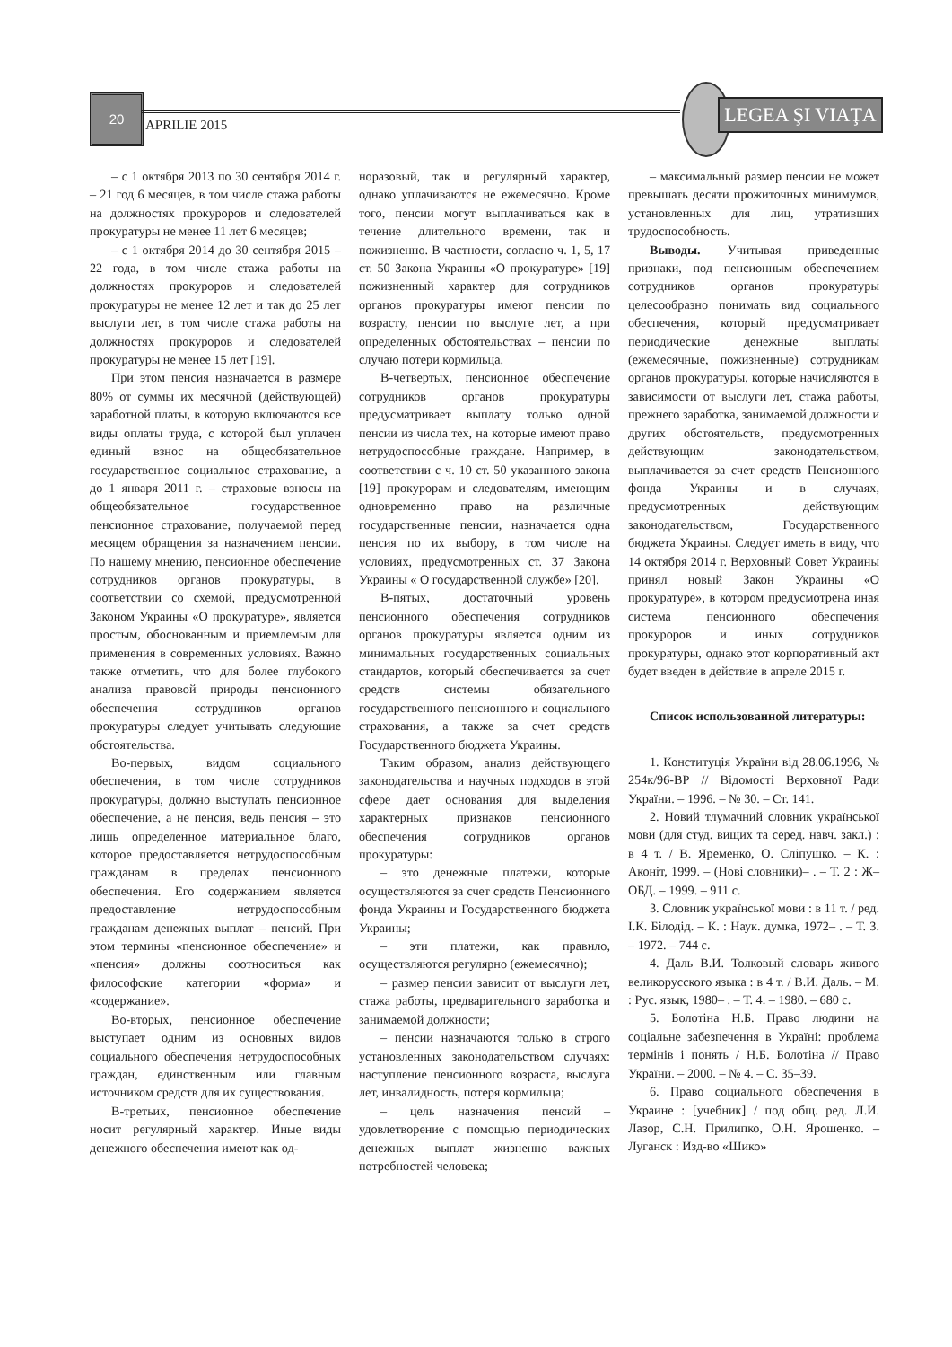20
APRILIE 2015
LEGEA ŞI VIAŢA
– с 1 октября 2013 по 30 сентября 2014 г. – 21 год 6 месяцев, в том числе стажа работы на должностях прокуроров и следователей прокуратуры не менее 11 лет 6 месяцев;
– с 1 октября 2014 до 30 сентября 2015 – 22 года, в том числе стажа работы на должностях прокуроров и следователей прокуратуры не менее 12 лет и так до 25 лет выслуги лет, в том числе стажа работы на должностях прокуроров и следователей прокуратуры не менее 15 лет [19].
При этом пенсия назначается в размере 80% от суммы их месячной (действующей) заработной платы, в которую включаются все виды оплаты труда, с которой был уплачен единый взнос на общеобязательное государственное социальное страхование, а до 1 января 2011 г. – страховые взносы на общеобязательное государственное пенсионное страхование, получаемой перед месяцем обращения за назначением пенсии. По нашему мнению, пенсионное обеспечение сотрудников органов прокуратуры, в соответствии со схемой, предусмотренной Законом Украины «О прокуратуре», является простым, обоснованным и приемлемым для применения в современных условиях. Важно также отметить, что для более глубокого анализа правовой природы пенсионного обеспечения сотрудников органов прокуратуры следует учитывать следующие обстоятельства.
Во-первых, видом социального обеспечения, в том числе сотрудников прокуратуры, должно выступать пенсионное обеспечение, а не пенсия, ведь пенсия – это лишь определенное материальное благо, которое предоставляется нетрудоспособным гражданам в пределах пенсионного обеспечения. Его содержанием является предоставление нетрудоспособным гражданам денежных выплат – пенсий. При этом термины «пенсионное обеспечение» и «пенсия» должны соотноситься как философские категории «форма» и «содержание».
Во-вторых, пенсионное обеспечение выступает одним из основных видов социального обеспечения нетрудоспособных граждан, единственным или главным источником средств для их существования.
В-третьих, пенсионное обеспечение носит регулярный характер. Иные виды денежного обеспечения имеют как од-
норазовый, так и регулярный характер, однако уплачиваются не ежемесячно. Кроме того, пенсии могут выплачиваться как в течение длительного времени, так и пожизненно. В частности, согласно ч. 1, 5, 17 ст. 50 Закона Украины «О прокуратуре» [19] пожизненный характер для сотрудников органов прокуратуры имеют пенсии по возрасту, пенсии по выслуге лет, а при определенных обстоятельствах – пенсии по случаю потери кормильца.
В-четвертых, пенсионное обеспечение сотрудников органов прокуратуры предусматривает выплату только одной пенсии из числа тех, на которые имеют право нетрудоспособные граждане. Например, в соответствии с ч. 10 ст. 50 указанного закона [19] прокурорам и следователям, имеющим одновременно право на различные государственные пенсии, назначается одна пенсия по их выбору, в том числе на условиях, предусмотренных ст. 37 Закона Украины « О государственной службе» [20].
В-пятых, достаточный уровень пенсионного обеспечения сотрудников органов прокуратуры является одним из минимальных государственных социальных стандартов, который обеспечивается за счет средств системы обязательного государственного пенсионного и социального страхования, а также за счет средств Государственного бюджета Украины.
Таким образом, анализ действующего законодательства и научных подходов в этой сфере дает основания для выделения характерных признаков пенсионного обеспечения сотрудников органов прокуратуры:
– это денежные платежи, которые осуществляются за счет средств Пенсионного фонда Украины и Государственного бюджета Украины;
– эти платежи, как правило, осуществляются регулярно (ежемесячно);
– размер пенсии зависит от выслуги лет, стажа работы, предварительного заработка и занимаемой должности;
– пенсии назначаются только в строго установленных законодательством случаях: наступление пенсионного возраста, выслуга лет, инвалидность, потеря кормильца;
– цель назначения пенсий – удовлетворение с помощью периодических денежных выплат жизненно важных потребностей человека;
– максимальный размер пенсии не может превышать десяти прожиточных минимумов, установленных для лиц, утративших трудоспособность.
Выводы. Учитывая приведенные признаки, под пенсионным обеспечением сотрудников органов прокуратуры целесообразно понимать вид социального обеспечения, который предусматривает периодические денежные выплаты (ежемесячные, пожизненные) сотрудникам органов прокуратуры, которые начисляются в зависимости от выслуги лет, стажа работы, прежнего заработка, занимаемой должности и других обстоятельств, предусмотренных действующим законодательством, выплачивается за счет средств Пенсионного фонда Украины и в случаях, предусмотренных действующим законодательством, Государственного бюджета Украины. Следует иметь в виду, что 14 октября 2014 г. Верховный Совет Украины принял новый Закон Украины «О прокуратуре», в котором предусмотрена иная система пенсионного обеспечения прокуроров и иных сотрудников прокуратуры, однако этот корпоративный акт будет введен в действие в апреле 2015 г.
Список использованной литературы:
1. Конституція України від 28.06.1996, № 254к/96-ВР // Відомості Верховної Ради України. – 1996. – № 30. – Ст. 141.
2. Новий тлумачний словник української мови (для студ. вищих та серед. навч. закл.) : в 4 т. / В. Яременко, О. Сліпушко. – К. : Аконіт, 1999. – (Нові словники)– . – Т. 2 : Ж–ОБД. – 1999. – 911 с.
3. Словник української мови : в 11 т. / ред. І.К. Білодід. – К. : Наук. думка, 1972– . – Т. 3. – 1972. – 744 с.
4. Даль В.И. Толковый словарь живого великорусского языка : в 4 т. / В.И. Даль. – М. : Рус. язык, 1980– . – Т. 4. – 1980. – 680 с.
5. Болотіна Н.Б. Право людини на соціальне забезпечення в Україні: проблема термінів і понять / Н.Б. Болотіна // Право України. – 2000. – № 4. – С. 35–39.
6. Право социального обеспечения в Украине : [учебник] / под общ. ред. Л.И. Лазор, С.Н. Прилипко, О.Н. Ярошенко. – Луганск : Изд-во «Шико»